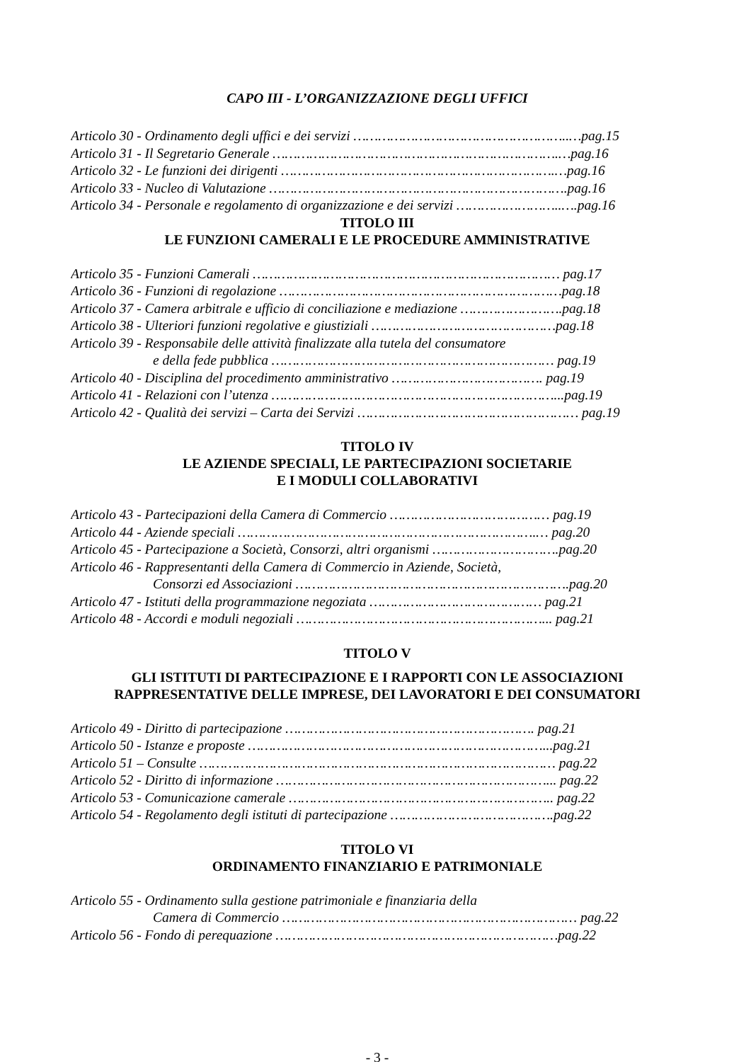CAPO III - L’ORGANIZZAZIONE DEGLI UFFICI
Articolo 30 - Ordinamento degli uffici e dei servizi ……………………………………………..…pag.15
Articolo 31 - Il Segretario Generale …………………………………………………………….…pag.16
Articolo 32 - Le funzioni dei dirigenti ………………………………………………………….…pag.16
Articolo 33 - Nucleo di Valutazione ……………………………………………………………….pag.16
Articolo 34 - Personale e regolamento di organizzazione e dei servizi ……………………..….pag.16
TITOLO III
LE FUNZIONI CAMERALI E LE PROCEDURE AMMINISTRATIVE
Articolo 35 - Funzioni Camerali ………………………………………………………………… pag.17
Articolo 36 - Funzioni di regolazione ……………………………………………………………pag.18
Articolo 37 - Camera arbitrale e ufficio di conciliazione e mediazione …………………….pag.18
Articolo 38 - Ulteriori funzioni regolative e giustiziali ………………………………………pag.18
Articolo 39 - Responsabile delle attività finalizzate alla tutela del consumatore
e della fede pubblica …………………………………………………………… pag.19
Articolo 40 - Disciplina del procedimento amministrativo ………………………………. pag.19
Articolo 41 - Relazioni con l’utenza ……………………………………………………………...pag.19
Articolo 42 - Qualità dei servizi – Carta dei Servizi ……………………………………………… pag.19
TITOLO IV
LE AZIENDE SPECIALI, LE PARTECIPAZIONI SOCIETARIE
E I MODULI COLLABORATIVI
Articolo 43 - Partecipazioni della Camera di Commercio ………………………………… pag.19
Articolo 44 - Aziende speciali ……………………………………………………………….… pag.20
Articolo 45 - Partecipazione a Società, Consorzi, altri organismi ………………………….pag.20
Articolo 46 - Rappresentanti della Camera di Commercio in Aziende, Società,
Consorzi ed Associazioni ………………………………………………………….pag.20
Articolo 47 - Istituti della programmazione negoziata …………………………………… pag.21
Articolo 48 - Accordi e moduli negoziali ……………………………………………………... pag.21
TITOLO V
GLI ISTITUTI DI PARTECIPAZIONE E I RAPPORTI CON LE ASSOCIAZIONI
RAPPRESENTATIVE DELLE IMPRESE, DEI LAVORATORI E DEI CONSUMATORI
Articolo 49 - Diritto di partecipazione ……………………………………………………. pag.21
Articolo 50 - Istanze e proposte ………………………………………………………………...pag.21
Articolo 51 – Consulte …………………………………………………………………………… pag.22
Articolo 52 - Diritto di informazione …………………………………………………………... pag.22
Articolo 53 - Comunicazione camerale ……………………………………………………….. pag.22
Articolo 54 - Regolamento degli istituti di partecipazione ………………………………….pag.22
TITOLO VI
ORDINAMENTO FINANZIARIO E PATRIMONIALE
Articolo 55 - Ordinamento sulla gestione patrimoniale e finanziaria della
Camera di Commercio ……………………………………………………………… pag.22
Articolo 56 - Fondo di perequazione ……………………………………………………………pag.22
- 3 -